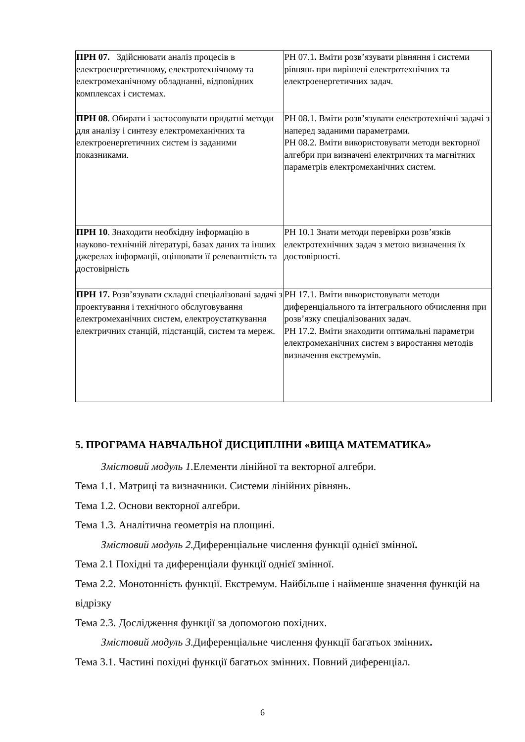| ПРН 07. Здійснювати аналіз процесів в електроенергетичному, електротехнічному та електромеханічному обладнанні, відповідних комплексах і системах. | РН 07.1 . Вміти розв’язувати рівняння і системи рівнянь при вирішені електротехнічних та електроенергетичних задач. |
| ПРН 08 . Обирати і застосовувати придатні методи для аналізу і синтезу електромеханічних та електроенергетичних систем із заданими показниками. | РН 08.1. Вміти розв’язувати електротехнічні задачі з наперед заданими параметрами. РН 08.2. Вміти використовувати методи векторної алгебри при визначені електричних та магнітних параметрів електромеханічних систем. |
| ПРН 10 . Знаходити необхідну інформацію в науково-технічній літературі, базах даних та інших джерелах інформації, оцінювати її релевантність та достовірність | РН 10.1 Знати методи перевірки розв’язків електротехнічних задач з метою визначення їх достовірності. |
| ПРН 17. Розв’язувати складні спеціалізовані задачі з проектування і технічного обслуговування електромеханічних систем, електроустаткування електричних станцій, підстанцій, систем та мереж. | РН 17.1. Вміти використовувати методи диференціального та інтегрального обчислення при розв’язку спеціалізованих задач. РН 17.2. Вміти знаходити оптимальні параметри електромеханічних систем з виростання методів визначення екстремумів. |
5. ПРОГРАМА НАВЧАЛЬНОЇ ДИСЦИПЛІНИ «ВИЩА МАТЕМАТИКА»
Змістовий модуль 1. Елементи лінійної та векторної алгебри.
Тема 1.1. Матриці та визначники. Системи лінійних рівнянь.
Тема 1.2. Основи векторної алгебри.
Тема 1.3. Аналітична геометрія на площині.
Змістовий модуль 2. Диференціальне числення функції однієї змінної.
Тема 2.1 Похідні та диференціали функції однієї змінної.
Тема 2.2. Монотонність функції. Екстремум. Найбільше і найменше значення функцій на відрізку
Тема 2.3. Дослідження функції за допомогою похідних.
Змістовий модуль 3. Диференціальне числення функції багатьох змінних.
Тема 3.1. Частині похідні функції багатьох змінних. Повний диференціал.
6